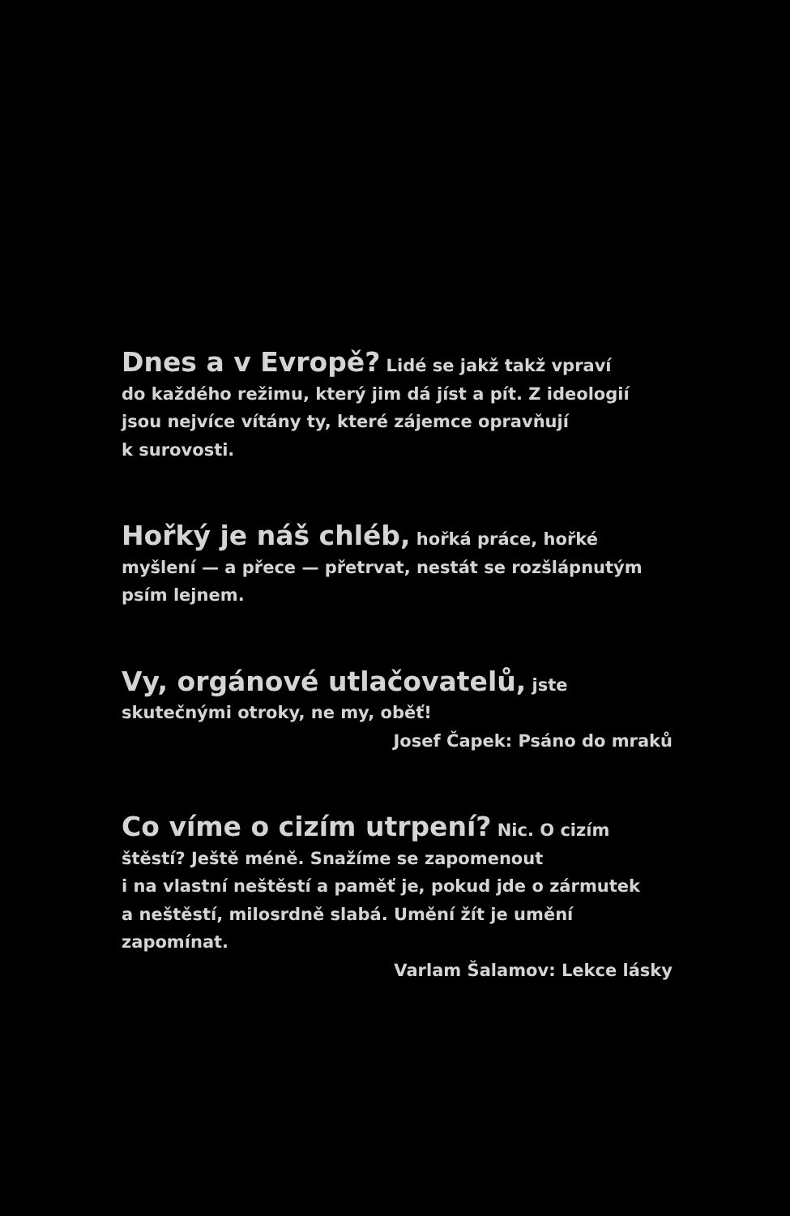Dnes a v Evropě? Lidé se jakž takž vpraví
do každého režimu, který jim dá jíst a pít. Z ideologií
jsou nejvíce vítány ty, které zájemce opravňují
k surovosti.
Hořký je náš chléb, hořká práce, hořké
myšlení — a přece — přetrvat, nestát se rozšlápnutým
psím lejnem.
Vy, orgánové utlačovatelů, jste
skutečnými otroky, ne my, oběť!
Josef Čapek: Psáno do mraků
Co víme o cizím utrpení? Nic. O cizím
štěstí? Ještě méně. Snažíme se zapomenout
i na vlastní neštěstí a paměť je, pokud jde o zármutek
a neštěstí, milosrdně slabá. Umění žít je umění
zapomínat.
Varlam Šalamov: Lekce lásky